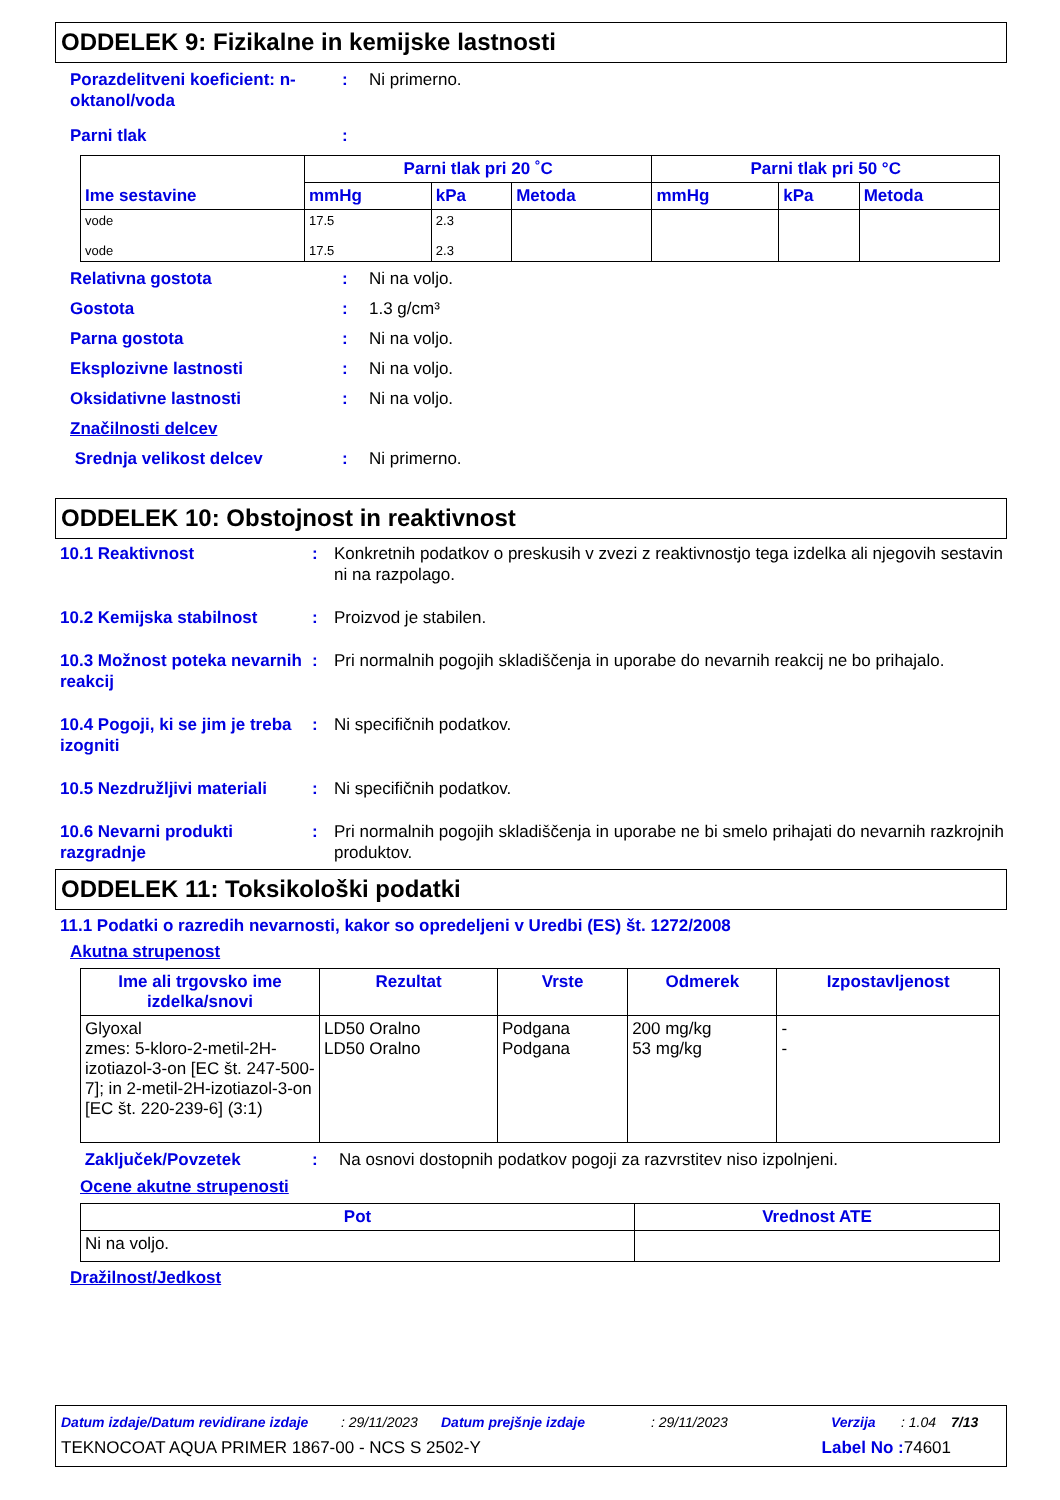ODDELEK 9: Fizikalne in kemijske lastnosti
Porazdelitveni koeficient: n-oktanol/voda
: Ni primerno.
Parni tlak :
| Ime sestavine | Parni tlak pri 20 ˚C | | | Parni tlak pri 50 °C | | |
| --- | --- | --- | --- | --- | --- | --- |
| | mmHg | kPa | Metoda | mmHg | kPa | Metoda |
| vode vode | 17.5 17.5 | 2.3 2.3 | | | | |
Relativna gostota : Ni na voljo.
Gostota : 1.3 g/cm³
Parna gostota : Ni na voljo.
Eksplozivne lastnosti : Ni na voljo.
Oksidativne lastnosti : Ni na voljo.
Značilnosti delcev
Srednja velikost delcev : Ni primerno.
ODDELEK 10: Obstojnost in reaktivnost
10.1 Reaktivnost : Konkretnih podatkov o preskusih v zvezi z reaktivnostjo tega izdelka ali njegovih sestavin ni na razpolago.
10.2 Kemijska stabilnost : Proizvod je stabilen.
10.3 Možnost poteka nevarnih reakcij
: Pri normalnih pogojih skladiščenja in uporabe do nevarnih reakcij ne bo prihajalo.
10.4 Pogoji, ki se jim je treba izogniti
: Ni specifičnih podatkov.
10.5 Nezdružljivi materiali
: Ni specifičnih podatkov.
10.6 Nevarni produkti razgradnje
: Pri normalnih pogojih skladiščenja in uporabe ne bi smelo prihajati do nevarnih razkrojnih produktov.
ODDELEK 11: Toksikološki podatki
11.1 Podatki o razredih nevarnosti, kakor so opredeljeni v Uredbi (ES) št. 1272/2008
Akutna strupenost
| Ime ali trgovsko ime izdelka/snovi | Rezultat | Vrste | Odmerek | Izpostavljenost |
| --- | --- | --- | --- | --- |
| Glyoxal zmes: 5-kloro-2-metil-2H-izotiazol-3-on [EC št. 247-500-7]; in 2-metil-2H-izotiazol-3-on [EC št. 220-239-6] (3:1) | LD50 Oralno LD50 Oralno | Podgana Podgana | 200 mg/kg 53 mg/kg | - - |
Zaključek/Povzetek : Na osnovi dostopnih podatkov pogoji za razvrstitev niso izpolnjeni.
Ocene akutne strupenosti
| Pot | Vrednost ATE |
| --- | --- |
| Ni na voljo. | |
Dražilnost/Jedkost
Datum izdaje/Datum revidirane izdaje: 29/11/2023 Datum prejšnje izdaje: 29/11/2023 Verzija: 1.04 7/13
TEKNOCOAT AQUA PRIMER 1867-00 - NCS S 2502-Y Label No : 74601